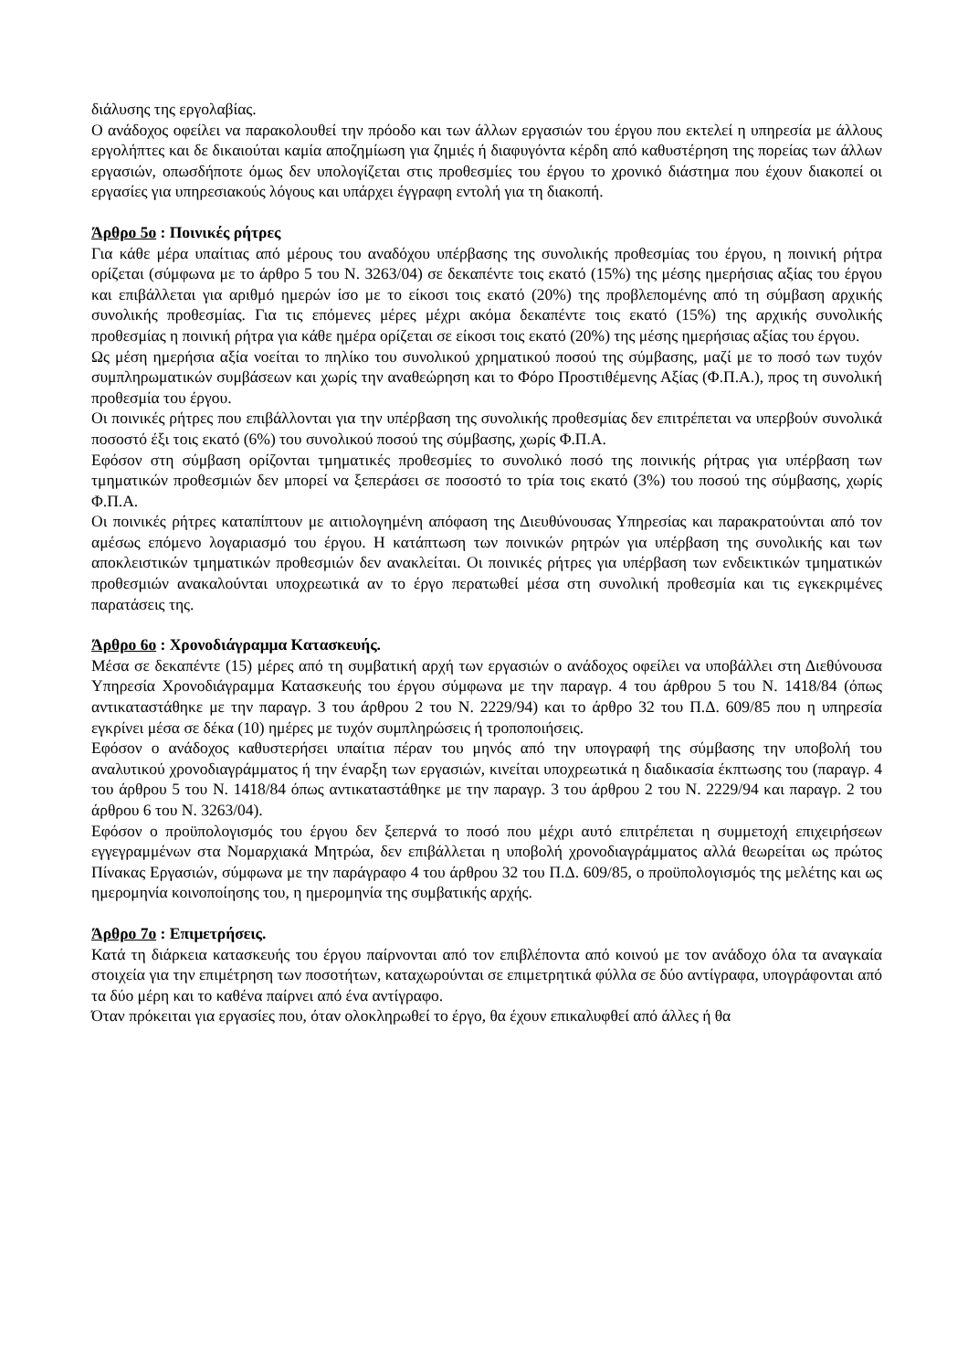διάλυσης της εργολαβίας.
Ο ανάδοχος οφείλει να παρακολουθεί την πρόοδο και των άλλων εργασιών του έργου που εκτελεί η υπηρεσία με άλλους εργολήπτες και δε δικαιούται καμία αποζημίωση για ζημιές ή διαφυγόντα κέρδη από καθυστέρηση της πορείας των άλλων εργασιών, οπωσδήποτε όμως δεν υπολογίζεται στις προθεσμίες του έργου το χρονικό διάστημα που έχουν διακοπεί οι εργασίες για υπηρεσιακούς λόγους και υπάρχει έγγραφη εντολή για τη διακοπή.
Άρθρο 5ο : Ποινικές ρήτρες
Για κάθε μέρα υπαίτιας από μέρους του αναδόχου υπέρβασης της συνολικής προθεσμίας του έργου, η ποινική ρήτρα ορίζεται (σύμφωνα με το άρθρο 5 του Ν. 3263/04) σε δεκαπέντε τοις εκατό (15%) της μέσης ημερήσιας αξίας του έργου και επιβάλλεται για αριθμό ημερών ίσο με το είκοσι τοις εκατό (20%) της προβλεπομένης από τη σύμβαση αρχικής συνολικής προθεσμίας. Για τις επόμενες μέρες μέχρι ακόμα δεκαπέντε τοις εκατό (15%) της αρχικής συνολικής προθεσμίας η ποινική ρήτρα για κάθε ημέρα ορίζεται σε είκοσι τοις εκατό (20%) της μέσης ημερήσιας αξίας του έργου.
Ως μέση ημερήσια αξία νοείται το πηλίκο του συνολικού χρηματικού ποσού της σύμβασης, μαζί με το ποσό των τυχόν συμπληρωματικών συμβάσεων και χωρίς την αναθεώρηση και το Φόρο Προστιθέμενης Αξίας (Φ.Π.Α.), προς τη συνολική προθεσμία του έργου.
Οι ποινικές ρήτρες που επιβάλλονται για την υπέρβαση της συνολικής προθεσμίας δεν επιτρέπεται να υπερβούν συνολικά ποσοστό έξι τοις εκατό (6%) του συνολικού ποσού της σύμβασης, χωρίς Φ.Π.Α.
Εφόσον στη σύμβαση ορίζονται τμηματικές προθεσμίες το συνολικό ποσό της ποινικής ρήτρας για υπέρβαση των τμηματικών προθεσμιών δεν μπορεί να ξεπεράσει σε ποσοστό το τρία τοις εκατό (3%) του ποσού της σύμβασης, χωρίς Φ.Π.Α.
Οι ποινικές ρήτρες καταπίπτουν με αιτιολογημένη απόφαση της Διευθύνουσας Υπηρεσίας και παρακρατούνται από τον αμέσως επόμενο λογαριασμό του έργου. Η κατάπτωση των ποινικών ρητρών για υπέρβαση της συνολικής και των αποκλειστικών τμηματικών προθεσμιών δεν ανακλείται. Οι ποινικές ρήτρες για υπέρβαση των ενδεικτικών τμηματικών προθεσμιών ανακαλούνται υποχρεωτικά αν το έργο περατωθεί μέσα στη συνολική προθεσμία και τις εγκεκριμένες παρατάσεις της.
Άρθρο 6ο : Χρονοδιάγραμμα Κατασκευής.
Μέσα σε δεκαπέντε (15) μέρες από τη συμβατική αρχή των εργασιών ο ανάδοχος οφείλει να υποβάλλει στη Διεθύνουσα Υπηρεσία Χρονοδιάγραμμα Κατασκευής του έργου σύμφωνα με την παραγρ. 4 του άρθρου 5 του Ν. 1418/84 (όπως αντικαταστάθηκε με την παραγρ. 3 του άρθρου 2 του Ν. 2229/94) και το άρθρο 32 του Π.Δ. 609/85 που η υπηρεσία εγκρίνει μέσα σε δέκα (10) ημέρες με τυχόν συμπληρώσεις ή τροποποιήσεις.
Εφόσον ο ανάδοχος καθυστερήσει υπαίτια πέραν του μηνός από την υπογραφή της σύμβασης την υποβολή του αναλυτικού χρονοδιαγράμματος ή την έναρξη των εργασιών, κινείται υποχρεωτικά η διαδικασία έκπτωσης του (παραγρ. 4 του άρθρου 5 του Ν. 1418/84 όπως αντικαταστάθηκε με την παραγρ. 3 του άρθρου 2 του Ν. 2229/94 και παραγρ. 2 του άρθρου 6 του Ν. 3263/04).
Εφόσον ο προϋπολογισμός του έργου δεν ξεπερνά το ποσό που μέχρι αυτό επιτρέπεται η συμμετοχή επιχειρήσεων εγγεγραμμένων στα Νομαρχιακά Μητρώα, δεν επιβάλλεται η υποβολή χρονοδιαγράμματος αλλά θεωρείται ως πρώτος Πίνακας Εργασιών, σύμφωνα με την παράγραφο 4 του άρθρου 32 του Π.Δ. 609/85, ο προϋπολογισμός της μελέτης και ως ημερομηνία κοινοποίησης του, η ημερομηνία της συμβατικής αρχής.
Άρθρο 7ο : Επιμετρήσεις.
Κατά τη διάρκεια κατασκευής του έργου παίρνονται από τον επιβλέποντα από κοινού με τον ανάδοχο όλα τα αναγκαία στοιχεία για την επιμέτρηση των ποσοτήτων, καταχωρούνται σε επιμετρητικά φύλλα σε δύο αντίγραφα, υπογράφονται από τα δύο μέρη και το καθένα παίρνει από ένα αντίγραφο.
Όταν πρόκειται για εργασίες που, όταν ολοκληρωθεί το έργο, θα έχουν επικαλυφθεί από άλλες ή θα